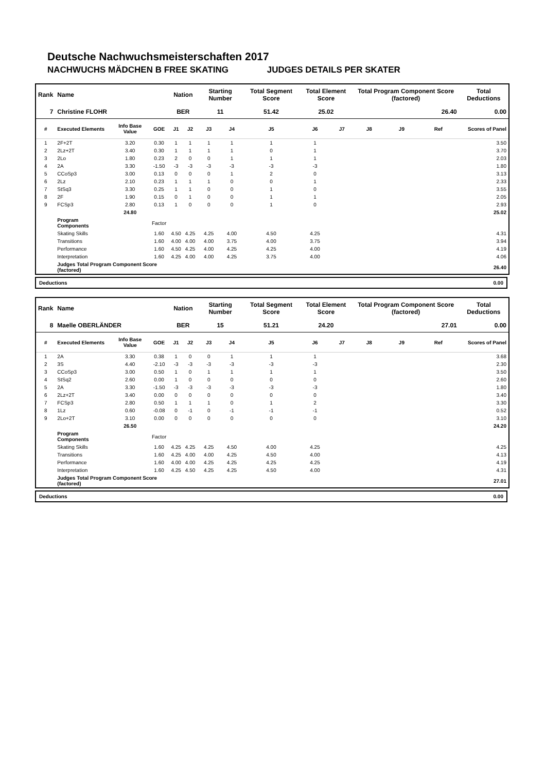Deutsche Nachwuchsmeisterschaften 2017
NACHWUCHS MÄDCHEN B FREE SKATING JUDGES DETAILS PER SKATER
| Rank | Name | | | Nation | | Starting Number | | Total Segment Score | Total Element Score | | Total Program Component Score (factored) | | | Total Deductions |
| --- | --- | --- | --- | --- | --- | --- | --- | --- | --- | --- | --- | --- | --- | --- |
| 7 | Christine FLOHR | | | BER | | 11 | | 51.42 | 25.02 | | 26.40 | | | 0.00 |
| # | Executed Elements | Info Base Value | GOE | J1 | J2 | J3 | J4 | J5 | J6 | J7 | J8 | J9 | Ref | Scores of Panel |
| 1 | 2F+2T | 3.20 | 0.30 | 1 | 1 | 1 | 1 | 1 | 1 | | | | | 3.50 |
| 2 | 2Lz+2T | 3.40 | 0.30 | 1 | 1 | 1 | 1 | 0 | 1 | | | | | 3.70 |
| 3 | 2Lo | 1.80 | 0.23 | 2 | 0 | 0 | 1 | 1 | 1 | | | | | 2.03 |
| 4 | 2A | 3.30 | -1.50 | -3 | -3 | -3 | -3 | -3 | -3 | | | | | 1.80 |
| 5 | CCoSp3 | 3.00 | 0.13 | 0 | 0 | 0 | 1 | 2 | 0 | | | | | 3.13 |
| 6 | 2Lz | 2.10 | 0.23 | 1 | 1 | 1 | 0 | 0 | 1 | | | | | 2.33 |
| 7 | StSq3 | 3.30 | 0.25 | 1 | 1 | 0 | 0 | 1 | 0 | | | | | 3.55 |
| 8 | 2F | 1.90 | 0.15 | 0 | 1 | 0 | 0 | 1 | 1 | | | | | 2.05 |
| 9 | FCSp3 | 2.80 | 0.13 | 1 | 0 | 0 | 0 | 1 | 0 | | | | | 2.93 |
| | | 24.80 | | | | | | | | | | | | 25.02 |
| | Program Components | | Factor | | | | | | | | | | | |
| | Skating Skills | | 1.60 | 4.50 | 4.25 | 4.25 | 4.00 | 4.50 | 4.25 | | | | | 4.31 |
| | Transitions | | 1.60 | 4.00 | 4.00 | 4.00 | 3.75 | 4.00 | 3.75 | | | | | 3.94 |
| | Performance | | 1.60 | 4.50 | 4.25 | 4.00 | 4.25 | 4.25 | 4.00 | | | | | 4.19 |
| | Interpretation | | 1.60 | 4.25 | 4.00 | 4.00 | 4.25 | 3.75 | 4.00 | | | | | 4.06 |
| | Judges Total Program Component Score (factored) | | | | | | | | | | | | | 26.40 |
Deductions 0.00
| Rank | Name | | | Nation | | Starting Number | | Total Segment Score | Total Element Score | | Total Program Component Score (factored) | | | Total Deductions |
| --- | --- | --- | --- | --- | --- | --- | --- | --- | --- | --- | --- | --- | --- | --- |
| 8 | Maelle OBERLÄNDER | | | BER | | 15 | | 51.21 | 24.20 | | 27.01 | | | 0.00 |
| # | Executed Elements | Info Base Value | GOE | J1 | J2 | J3 | J4 | J5 | J6 | J7 | J8 | J9 | Ref | Scores of Panel |
| 1 | 2A | 3.30 | 0.38 | 1 | 0 | 0 | 1 | 1 | 1 | | | | | 3.68 |
| 2 | 3S | 4.40 | -2.10 | -3 | -3 | -3 | -3 | -3 | -3 | | | | | 2.30 |
| 3 | CCoSp3 | 3.00 | 0.50 | 1 | 0 | 1 | 1 | 1 | 1 | | | | | 3.50 |
| 4 | StSq2 | 2.60 | 0.00 | 1 | 0 | 0 | 0 | 0 | 0 | | | | | 2.60 |
| 5 | 2A | 3.30 | -1.50 | -3 | -3 | -3 | -3 | -3 | -3 | | | | | 1.80 |
| 6 | 2Lz+2T | 3.40 | 0.00 | 0 | 0 | 0 | 0 | 0 | 0 | | | | | 3.40 |
| 7 | FCSp3 | 2.80 | 0.50 | 1 | 1 | 1 | 0 | 1 | 2 | | | | | 3.30 |
| 8 | 1Lz | 0.60 | -0.08 | 0 | -1 | 0 | -1 | -1 | -1 | | | | | 0.52 |
| 9 | 2Lo+2T | 3.10 | 0.00 | 0 | 0 | 0 | 0 | 0 | 0 | | | | | 3.10 |
| | | 26.50 | | | | | | | | | | | | 24.20 |
| | Program Components | | Factor | | | | | | | | | | | |
| | Skating Skills | | 1.60 | 4.25 | 4.25 | 4.25 | 4.50 | 4.00 | 4.25 | | | | | 4.25 |
| | Transitions | | 1.60 | 4.25 | 4.00 | 4.00 | 4.25 | 4.50 | 4.00 | | | | | 4.13 |
| | Performance | | 1.60 | 4.00 | 4.00 | 4.25 | 4.25 | 4.25 | 4.25 | | | | | 4.19 |
| | Interpretation | | 1.60 | 4.25 | 4.50 | 4.25 | 4.25 | 4.50 | 4.00 | | | | | 4.31 |
| | Judges Total Program Component Score (factored) | | | | | | | | | | | | | 27.01 |
Deductions 0.00